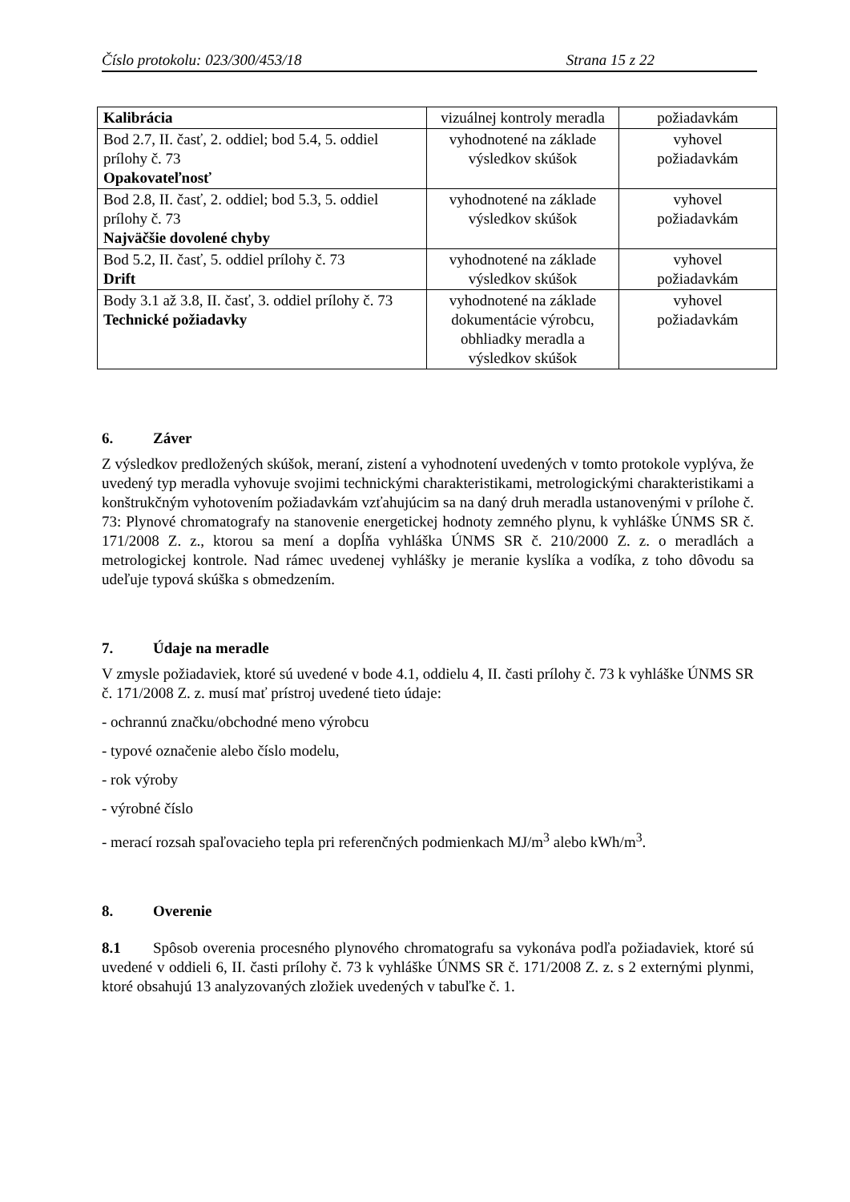Číslo protokolu: 023/300/453/18 Strana 15 z 22
| Kalibrácia | vizuálnej kontroly meradla | požiadavkám |
| Bod 2.7, II. časť, 2. oddiel; bod 5.4, 5. oddiel prílohy č. 73 Opakovateľnosť | vyhodnotené na základe výsledkov skúšok | vyhovel požiadavkám |
| Bod 2.8, II. časť, 2. oddiel; bod 5.3, 5. oddiel prílohy č. 73 Najväčšie dovolené chyby | vyhodnotené na základe výsledkov skúšok | vyhovel požiadavkám |
| Bod 5.2, II. časť, 5. oddiel prílohy č. 73 Drift | vyhodnotené na základe výsledkov skúšok | vyhovel požiadavkám |
| Body 3.1 až 3.8, II. časť, 3. oddiel prílohy č. 73 Technické požiadavky | vyhodnotené na základe dokumentácie výrobcu, obhliadky meradla a výsledkov skúšok | vyhovel požiadavkám |
6. Záver
Z výsledkov predložených skúšok, meraní, zistení a vyhodnotení uvedených v tomto protokole vyplýva, že uvedený typ meradla vyhovuje svojimi technickými charakteristikami, metrologickými charakteristikami a konštrukčným vyhotovením požiadavkám vzťahujúcim sa na daný druh meradla ustanovenými v prílohe č. 73: Plynové chromatografy na stanovenie energetickej hodnoty zemného plynu, k vyhláške ÚNMS SR č. 171/2008 Z. z., ktorou sa mení a dopĺňa vyhláška ÚNMS SR č. 210/2000 Z. z. o meradlách a metrologickej kontrole. Nad rámec uvedenej vyhlášky je meranie kyslíka a vodíka, z toho dôvodu sa udeľuje typová skúška s obmedzením.
7. Údaje na meradle
V zmysle požiadaviek, ktoré sú uvedené v bode 4.1, oddielu 4, II. časti prílohy č. 73 k vyhláške ÚNMS SR č. 171/2008 Z. z. musí mať prístroj uvedené tieto údaje:
- ochrannú značku/obchodné meno výrobcu
- typové označenie alebo číslo modelu,
- rok výroby
- výrobné číslo
- merací rozsah spaľovacieho tepla pri referenčných podmienkach MJ/m<sup>3</sup> alebo kWh/m<sup>3</sup>.
8. Overenie
8.1 Spôsob overenia procesného plynového chromatografu sa vykonáva podľa požiadaviek, ktoré sú uvedené v oddieli 6, II. časti prílohy č. 73 k vyhláške ÚNMS SR č. 171/2008 Z. z. s 2 externými plynmi, ktoré obsahujú 13 analyzovaných zložiek uvedených v tabuľke č. 1.